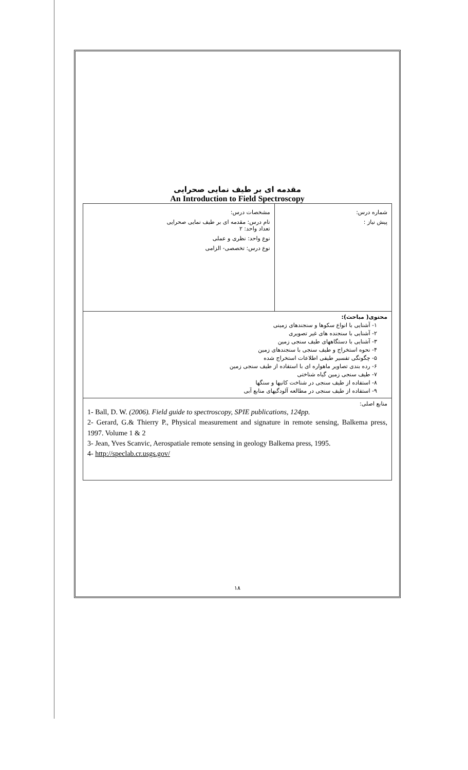مقدمه ای بر طیف نمایی صحرایی
An Introduction to Field Spectroscopy
| مشخصات درس: نام درس: مقدمه ای بر طیف نمایی صحرایی تعداد واحد: ۲ نوع واحد: نظری و عملی نوع درس: تخصصی- الزامی | شماره درس: پیش نیاز : |
| محتوی( مباحث): ۱- آشنایی با انواع سکوها و سنجندهای زمینی ۲- آشنایی با سنجنده های غیر تصویری ۳- آشنایی با دستگاههای طیف سنجی زمین ۴- نحوه استخراج و طیف سنجی با سنجندهای زمین ۵- چگونگی تفسیر طیفی اطلاعات استخراج شده ۶- رده بندی تصاویر ماهواره ای با استفاده از طیف سنجی زمین ۷- طیف سنجی زمین گیاه شناختی ۸- استفاده از طیف سنجی در شناخت کانیها و سنگها ۹- استفاده از طیف سنجی در مطالعه آلودگیهای منابع آبی | |
| منابع اصلی: 1- Ball, D. W. (2006). Field guide to spectroscopy, SPIE publications, 124pp. 2- Gerard, G.& Thierry P., Physical measurement and signature in remote sensing, Balkema press, 1997. Volume 1 & 2 3- Jean, Yves Scanvic, Aerospatiale remote sensing in geology Balkema press, 1995. 4- http://speclab.cr.usgs.gov/ | |
۱۸